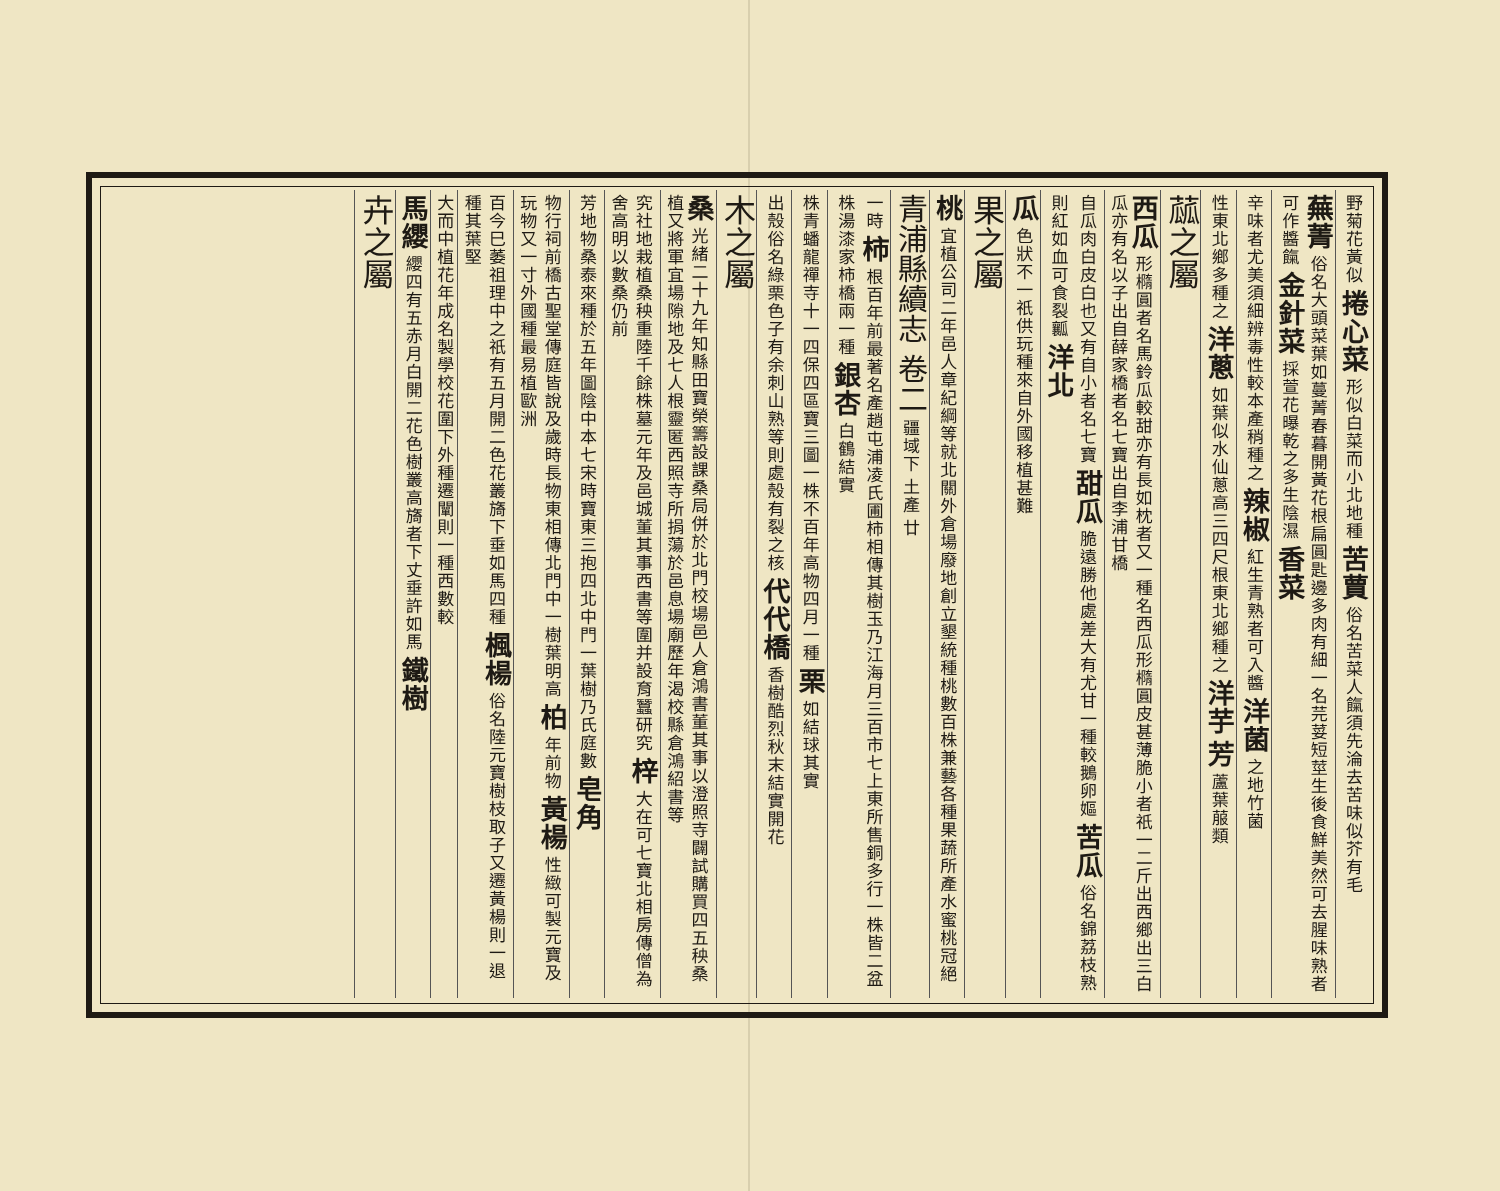野菊花黃似 捲心菜 形似白菜而小北地種 苦蕒 俗名苦菜人餼須先淪去苦味似芥有毛
蕪菁 俗名大頭菜葉如蔓菁春暮開黃花根扁圓匙邊多肉有細一名芫荽短莖生後食鮮美然可去腥味熟者可作醬餼 金針菜 採萱花曝乾之多生陰濕 香菜
辛味者尤美須細辨毒性較本產稍種之 辣椒 紅生青熟者可入醬 洋菌 之地竹菌
性東北鄉多種之 洋蔥 如葉似水仙蔥高三四尺根東北鄉種之 洋芋 芳 蘆葉菔類
蓏之屬
西瓜 形橢圓者名馬鈴瓜較甜亦有長如枕者又一種名西瓜形橢圓皮甚薄脆小者祇一二斤出西鄉出三白瓜亦有名以子出自薛家橋者名七寶出自李浦甘橋
自瓜肉白皮白也又有自小者名七寶 甜瓜 脆遠勝他處差大有尤甘一種較鵝卵嫗 苦瓜 俗名錦荔枝熟則紅如血可食裂瓤 洋北
瓜 色狀不一祇供玩種來自外國移植甚難
果之屬
桃 宜植公司二年邑人章紀綱等就北關外倉場廢地創立墾統種桃數百株兼藝各種果蔬所產水蜜桃冠絕
青浦縣續志 卷二 疆域下 土產 廿
一時 柿 根百年前最著名產趙屯浦凌氏圃柿相傳其樹玉乃江海月三百市七上東所售銅多行一株皆二盆株湯漆家柿橋兩一種 銀杏 白鶴結實
株青蟠龍禪寺十一四保四區寶三圖一株不百年高物四月一種 栗 如結球其實
出殼俗名綠栗色子有余刺山熟等則處殼有裂之核 代代橋 香樹酷烈秋末結實開花
木之屬
桑 光緒二十九年知縣田寶榮籌設課桑局併於北門校場邑人倉鴻書董其事以澄照寺闢試購買四五秧桑植又將軍宜場隙地及七人根靈匿西照寺所捐蕩於邑息場廟歷年渴校縣倉鴻紹書等
究社地栽植桑秧重陸千餘株墓元年及邑城董其事西書等圍并設育蠶研究 梓 大在可七寶北相房傳僧為舍高明以數桑仍前
芳地物桑泰來種於五年圖陰中本七宋時寶東三抱四北中門一葉樹乃氏庭數 皂角
物行祠前橋古聖堂傳庭皆說及歲時長物東相傳北門中一樹葉明高 柏 年前物 黃楊 性緻可製元寶及玩物又一寸外國種最易植歐洲
百今巳萎祖理中之祇有五月開二色花叢旖下垂如馬四種 楓楊 俗名陸元寶樹枝取子又遷黃楊則一退種其葉堅
大而中植花年成名製學校花圍下外種遷闡則一種西數較
馬纓 纓四有五赤月白開二花色樹叢高旖者下丈垂許如馬 鐵樹
卉之屬